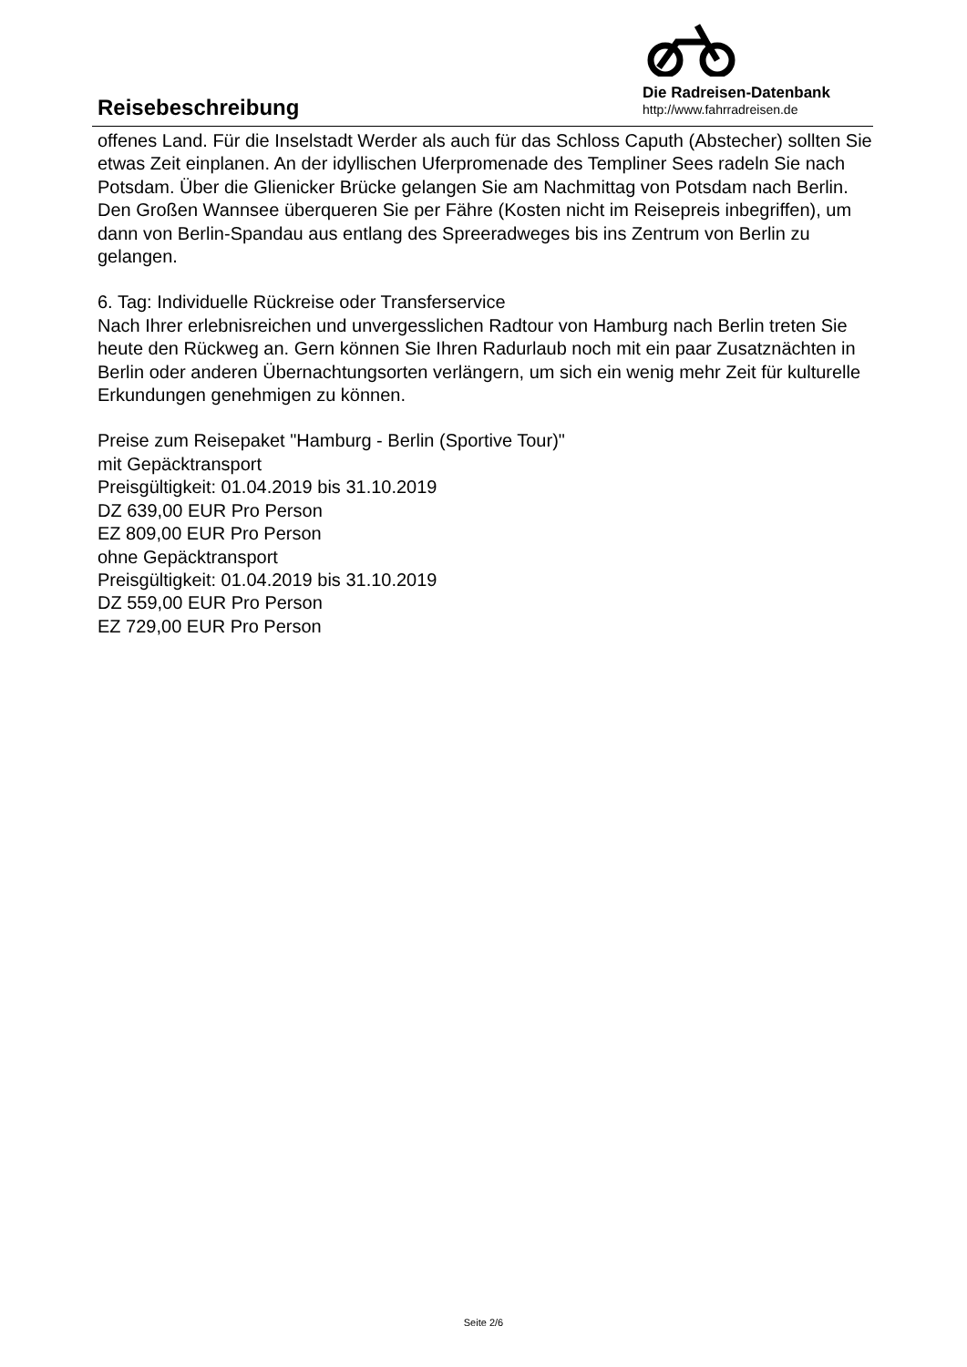Reisebeschreibung
Die Radreisen-Datenbank
http://www.fahrradreisen.de
offenes Land. Für die Inselstadt Werder als auch für das Schloss Caputh (Abstecher) sollten Sie etwas Zeit einplanen. An der idyllischen Uferpromenade des Templiner Sees radeln Sie nach Potsdam. Über die Glienicker Brücke gelangen Sie am Nachmittag von Potsdam nach Berlin. Den Großen Wannsee überqueren Sie per Fähre (Kosten nicht im Reisepreis inbegriffen), um dann von Berlin-Spandau aus entlang des Spreeradweges bis ins Zentrum von Berlin zu gelangen.
6. Tag: Individuelle Rückreise oder Transferservice
Nach Ihrer erlebnisreichen und unvergesslichen Radtour von Hamburg nach Berlin treten Sie heute den Rückweg an. Gern können Sie Ihren Radurlaub noch mit ein paar Zusatznächten in Berlin oder anderen Übernachtungsorten verlängern, um sich ein wenig mehr Zeit für kulturelle Erkundungen genehmigen zu können.
Preise zum Reisepaket "Hamburg - Berlin (Sportive Tour)"
mit Gepäcktransport
Preisgültigkeit: 01.04.2019 bis 31.10.2019
DZ 639,00 EUR Pro Person
EZ 809,00 EUR Pro Person
ohne Gepäcktransport
Preisgültigkeit: 01.04.2019 bis 31.10.2019
DZ 559,00 EUR Pro Person
EZ 729,00 EUR Pro Person
Seite 2/6